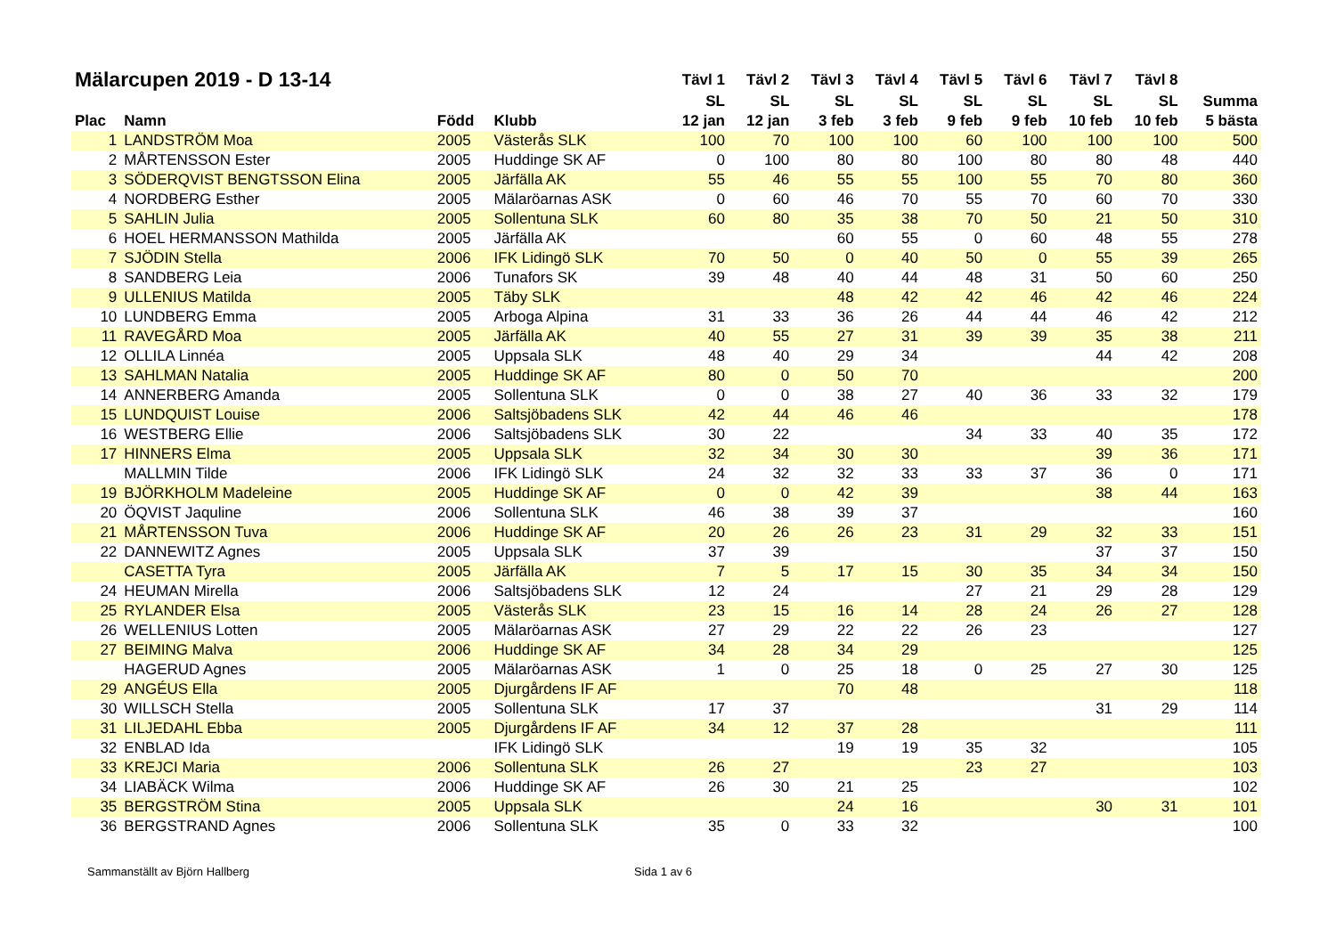| Mälarcupen 2019 - D 13-14 | | | | Tävl 1 | Tävl 2 | Tävl 3 | Tävl 4 | Tävl 5 | Tävl 6 | Tävl 7 | Tävl 8 | |
| --- | --- | --- | --- | --- | --- | --- | --- | --- | --- | --- | --- | --- |
| | | | | SL | SL | SL | SL | SL | SL | SL | SL | Summa |
| Plac | Namn | Född | Klubb | 12 jan | 12 jan | 3 feb | 3 feb | 9 feb | 9 feb | 10 feb | 10 feb | 5 bästa |
| 1 | LANDSTRÖM Moa | 2005 | Västerås SLK | 100 | 70 | 100 | 100 | 60 | 100 | 100 | 100 | 500 |
| 2 | MÅRTENSSON Ester | 2005 | Huddinge SK AF | 0 | 100 | 80 | 80 | 100 | 80 | 80 | 48 | 440 |
| 3 | SÖDERQVIST BENGTSSON Elina | 2005 | Järfälla AK | 55 | 46 | 55 | 55 | 100 | 55 | 70 | 80 | 360 |
| 4 | NORDBERG Esther | 2005 | Mälaröarnas ASK | 0 | 60 | 46 | 70 | 55 | 70 | 60 | 70 | 330 |
| 5 | SAHLIN Julia | 2005 | Sollentuna SLK | 60 | 80 | 35 | 38 | 70 | 50 | 21 | 50 | 310 |
| 6 | HOEL HERMANSSON Mathilda | 2005 | Järfälla AK | | | 60 | 55 | 0 | 60 | 48 | 55 | 278 |
| 7 | SJÖDIN Stella | 2006 | IFK Lidingö SLK | 70 | 50 | 0 | 40 | 50 | 0 | 55 | 39 | 265 |
| 8 | SANDBERG Leia | 2006 | Tunafors SK | 39 | 48 | 40 | 44 | 48 | 31 | 50 | 60 | 250 |
| 9 | ULLENIUS Matilda | 2005 | Täby SLK | | | 48 | 42 | 42 | 46 | 42 | 46 | 224 |
| 10 | LUNDBERG Emma | 2005 | Arboga Alpina | 31 | 33 | 36 | 26 | 44 | 44 | 46 | 42 | 212 |
| 11 | RAVEGÅRD Moa | 2005 | Järfälla AK | 40 | 55 | 27 | 31 | 39 | 39 | 35 | 38 | 211 |
| 12 | OLLILA Linnéa | 2005 | Uppsala SLK | 48 | 40 | 29 | 34 | | | 44 | 42 | 208 |
| 13 | SAHLMAN Natalia | 2005 | Huddinge SK AF | 80 | 0 | 50 | 70 | | | | | 200 |
| 14 | ANNERBERG Amanda | 2005 | Sollentuna SLK | 0 | 0 | 38 | 27 | 40 | 36 | 33 | 32 | 179 |
| 15 | LUNDQUIST Louise | 2006 | Saltsjöbadens SLK | 42 | 44 | 46 | 46 | | | | | 178 |
| 16 | WESTBERG Ellie | 2006 | Saltsjöbadens SLK | 30 | 22 | | | 34 | 33 | 40 | 35 | 172 |
| 17 | HINNERS Elma | 2005 | Uppsala SLK | 32 | 34 | 30 | 30 | | | 39 | 36 | 171 |
| | MALLMIN Tilde | 2006 | IFK Lidingö SLK | 24 | 32 | 32 | 33 | 33 | 37 | 36 | 0 | 171 |
| 19 | BJÖRKHOLM Madeleine | 2005 | Huddinge SK AF | 0 | 0 | 42 | 39 | | | 38 | 44 | 163 |
| 20 | ÖQVIST Jaquline | 2006 | Sollentuna SLK | 46 | 38 | 39 | 37 | | | | | 160 |
| 21 | MÅRTENSSON Tuva | 2006 | Huddinge SK AF | 20 | 26 | 26 | 23 | 31 | 29 | 32 | 33 | 151 |
| 22 | DANNEWITZ Agnes | 2005 | Uppsala SLK | 37 | 39 | | | | | 37 | 37 | 150 |
| | CASETTA Tyra | 2005 | Järfälla AK | 7 | 5 | 17 | 15 | 30 | 35 | 34 | 34 | 150 |
| 24 | HEUMAN Mirella | 2006 | Saltsjöbadens SLK | 12 | 24 | | | 27 | 21 | 29 | 28 | 129 |
| 25 | RYLANDER Elsa | 2005 | Västerås SLK | 23 | 15 | 16 | 14 | 28 | 24 | 26 | 27 | 128 |
| 26 | WELLENIUS Lotten | 2005 | Mälaröarnas ASK | 27 | 29 | 22 | 22 | 26 | 23 | | | 127 |
| 27 | BEIMING Malva | 2006 | Huddinge SK AF | 34 | 28 | 34 | 29 | | | | | 125 |
| | HAGERUD Agnes | 2005 | Mälaröarnas ASK | 1 | 0 | 25 | 18 | 0 | 25 | 27 | 30 | 125 |
| 29 | ANGÉUS Ella | 2005 | Djurgårdens IF AF | | | 70 | 48 | | | | | 118 |
| 30 | WILLSCH Stella | 2005 | Sollentuna SLK | 17 | 37 | | | | | 31 | 29 | 114 |
| 31 | LILJEDAHL Ebba | 2005 | Djurgårdens IF AF | 34 | 12 | 37 | 28 | | | | | 111 |
| 32 | ENBLAD Ida | | IFK Lidingö SLK | | | 19 | 19 | 35 | 32 | | | 105 |
| 33 | KREJCI Maria | 2006 | Sollentuna SLK | 26 | 27 | | | 23 | 27 | | | 103 |
| 34 | LIABÄCK Wilma | 2006 | Huddinge SK AF | 26 | 30 | 21 | 25 | | | | | 102 |
| 35 | BERGSTRÖM Stina | 2005 | Uppsala SLK | | | 24 | 16 | | | 30 | 31 | 101 |
| 36 | BERGSTRAND Agnes | 2006 | Sollentuna SLK | 35 | 0 | 33 | 32 | | | | | 100 |
Sammanställt av Björn Hallberg Sida 1 av 6